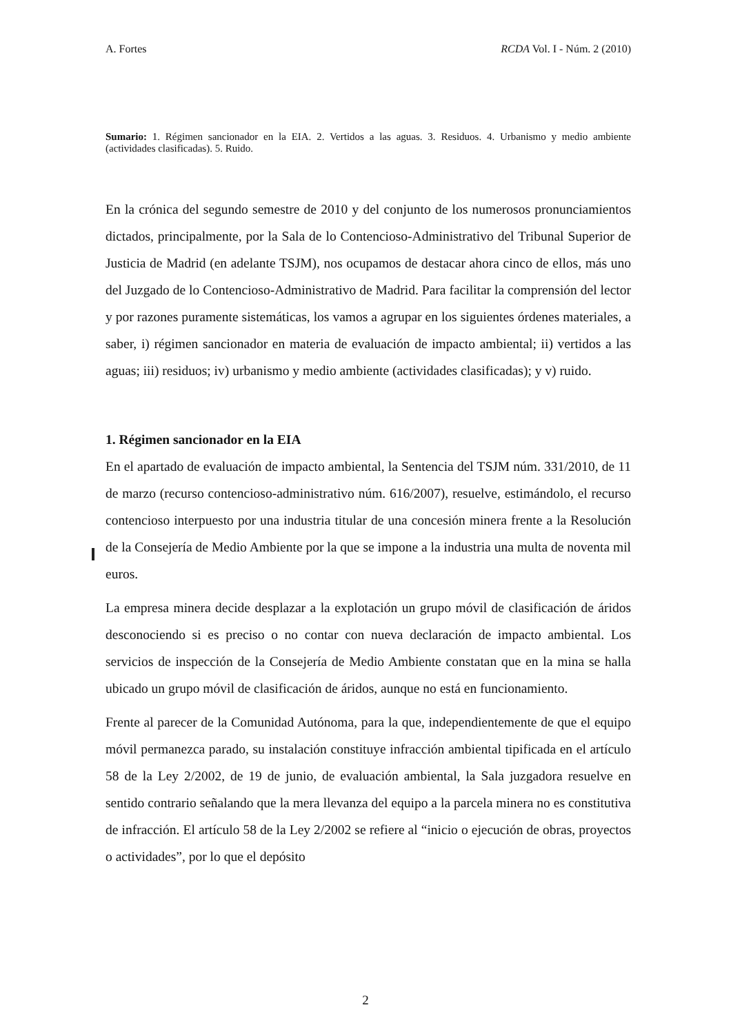A. Fortes RCDA Vol. I - Núm. 2 (2010)
Sumario: 1. Régimen sancionador en la EIA. 2. Vertidos a las aguas. 3. Residuos. 4. Urbanismo y medio ambiente (actividades clasificadas). 5. Ruido.
En la crónica del segundo semestre de 2010 y del conjunto de los numerosos pronunciamientos dictados, principalmente, por la Sala de lo Contencioso-Administrativo del Tribunal Superior de Justicia de Madrid (en adelante TSJM), nos ocupamos de destacar ahora cinco de ellos, más uno del Juzgado de lo Contencioso-Administrativo de Madrid. Para facilitar la comprensión del lector y por razones puramente sistemáticas, los vamos a agrupar en los siguientes órdenes materiales, a saber, i) régimen sancionador en materia de evaluación de impacto ambiental; ii) vertidos a las aguas; iii) residuos; iv) urbanismo y medio ambiente (actividades clasificadas); y v) ruido.
1. Régimen sancionador en la EIA
En el apartado de evaluación de impacto ambiental, la Sentencia del TSJM núm. 331/2010, de 11 de marzo (recurso contencioso-administrativo núm. 616/2007), resuelve, estimándolo, el recurso contencioso interpuesto por una industria titular de una concesión minera frente a la Resolución de la Consejería de Medio Ambiente por la que se impone a la industria una multa de noventa mil euros.
La empresa minera decide desplazar a la explotación un grupo móvil de clasificación de áridos desconociendo si es preciso o no contar con nueva declaración de impacto ambiental. Los servicios de inspección de la Consejería de Medio Ambiente constatan que en la mina se halla ubicado un grupo móvil de clasificación de áridos, aunque no está en funcionamiento.
Frente al parecer de la Comunidad Autónoma, para la que, independientemente de que el equipo móvil permanezca parado, su instalación constituye infracción ambiental tipificada en el artículo 58 de la Ley 2/2002, de 19 de junio, de evaluación ambiental, la Sala juzgadora resuelve en sentido contrario señalando que la mera llevanza del equipo a la parcela minera no es constitutiva de infracción. El artículo 58 de la Ley 2/2002 se refiere al “inicio o ejecución de obras, proyectos o actividades”, por lo que el depósito
2